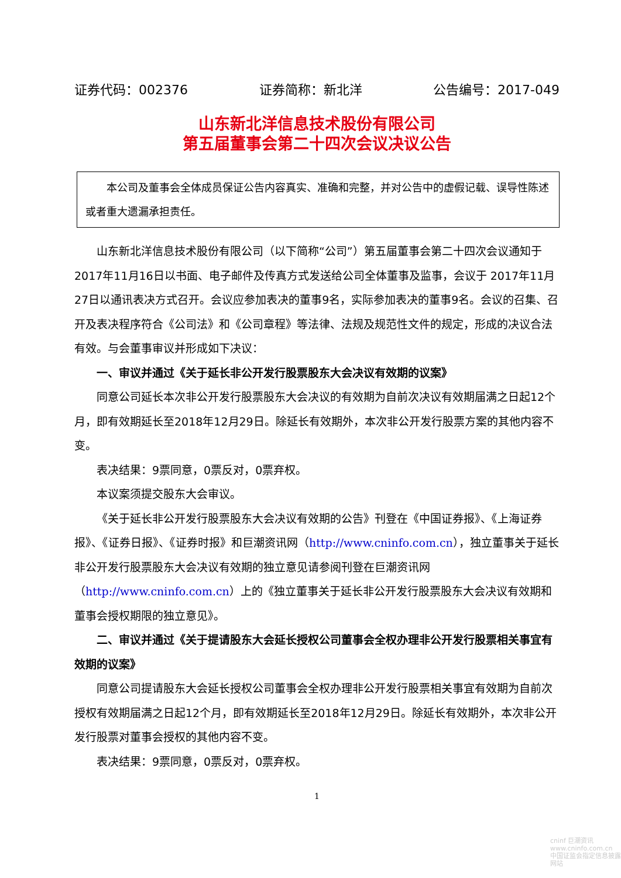证券代码：002376 证券简称：新北洋 公告编号：2017-049
山东新北洋信息技术股份有限公司
第五届董事会第二十四次会议决议公告
  本公司及董事会全体成员保证公告内容真实、准确和完整，并对公告中的虚假记载、误导性陈述或者重大遗漏承担责任。
山东新北洋信息技术股份有限公司（以下简称“公司”）第五届董事会第二十四次会议通知于2017年11月16日以书面、电子邮件及传真方式发送给公司全体董事及监事，会议于 2017年11月27日以通讯表决方式召开。会议应参加表决的董事9名，实际参加表决的董事9名。会议的召集、召开及表决程序符合《公司法》和《公司章程》等法律、法规及规范性文件的规定，形成的决议合法有效。与会董事审议并形成如下决议：
一、审议并通过《关于延长非公开发行股票股东大会决议有效期的议案》
同意公司延长本次非公开发行股票股东大会决议的有效期为自前次决议有效期届满之日起12个月，即有效期延长至2018年12月29日。除延长有效期外，本次非公开发行股票方案的其他内容不变。
表决结果：9票同意，0票反对，0票弃权。
本议案须提交股东大会审议。
《关于延长非公开发行股票股东大会决议有效期的公告》刊登在《中国证券报》、《上海证券报》、《证券日报》、《证券时报》和巨潮资讯网（http://www.cninfo.com.cn），独立董事关于延长非公开发行股票股东大会决议有效期的独立意见请参阅刊登在巨潮资讯网（http://www.cninfo.com.cn）上的《独立董事关于延长非公开发行股票股东大会决议有效期和董事会授权期限的独立意见》。
二、审议并通过《关于提请股东大会延长授权公司董事会全权办理非公开发行股票相关事宜有效期的议案》
同意公司提请股东大会延长授权公司董事会全权办理非公开发行股票相关事宜有效期为自前次授权有效期届满之日起12个月，即有效期延长至2018年12月29日。除延长有效期外，本次非公开发行股票对董事会授权的其他内容不变。
表决结果：9票同意，0票反对，0票弃权。
1
cninf 巨潮资讯
www.cninfo.com.cn
中国证监会指定信息披露网站